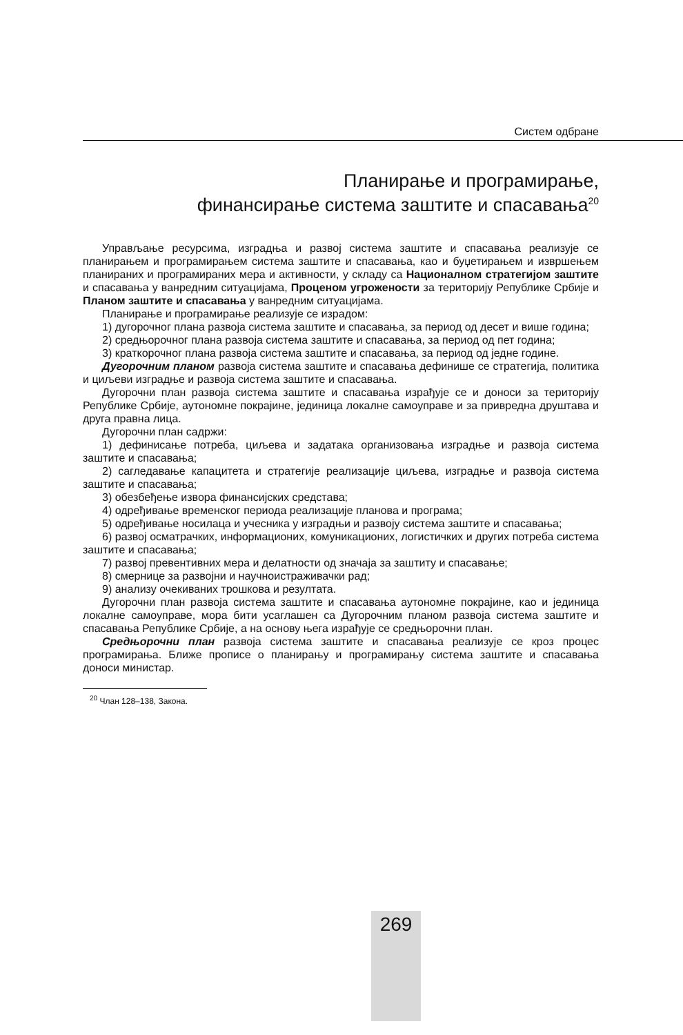Систем одбране
Планирање и програмирање,
финансирање система заштите и спасавања<sup>20</sup>
Управљање ресурсима, изградња и развој система заштите и спасавања реализује се планирањем и програмирањем система заштите и спасавања, као и буџетирањем и извршењем планираних и програмираних мера и активности, у складу са Националном стратегијом заштите и спасавања у ванредним ситуацијама, Проценом угрожености за територију Републике Србије и Планом заштите и спасавања у ванредним ситуацијама.
Планирање и програмирање реализује се израдом:
1) дугорочног плана развоја система заштите и спасавања, за период од десет и више година;
2) средњорочног плана развоја система заштите и спасавања, за период од пет година;
3) краткорочног плана развоја система заштите и спасавања, за период од једне године.
Дугорочним планом развоја система заштите и спасавања дефинише се стратегија, политика и циљеви изградње и развоја система заштите и спасавања.
Дугорочни план развоја система заштите и спасавања израђује се и доноси за територију Републике Србије, аутономне покрајине, јединица локалне самоуправе и за привредна друштава и друга правна лица.
Дугорочни план садржи:
1) дефинисање потреба, циљева и задатака организовања изградње и развоја система заштите и спасавања;
2) сагледавање капацитета и стратегије реализације циљева, изградње и развоја система заштите и спасавања;
3) обезбеђење извора финансијских средстава;
4) одређивање временског периода реализације планова и програма;
5) одређивање носилаца и учесника у изградњи и развоју система заштите и спасавања;
6) развој осматрачких, информационих, комуникационих, логистичких и других потреба система заштите и спасавања;
7) развој превентивних мера и делатности од значаја за заштиту и спасавање;
8) смернице за развојни и научноистраживачки рад;
9) анализу очекиваних трошкова и резултата.
Дугорочни план развоја система заштите и спасавања аутономне покрајине, као и јединица локалне самоуправе, мора бити усаглашен са Дугорочним планом развоја система заштите и спасавања Републике Србије, а на основу њега израђује се средњорочни план.
Средњорочни план развоја система заштите и спасавања реализује се кроз процес програмирања. Ближе прописе о планирању и програмирању система заштите и спасавања доноси министар.
<sup>20</sup> Члан 128–138, Закона.
269